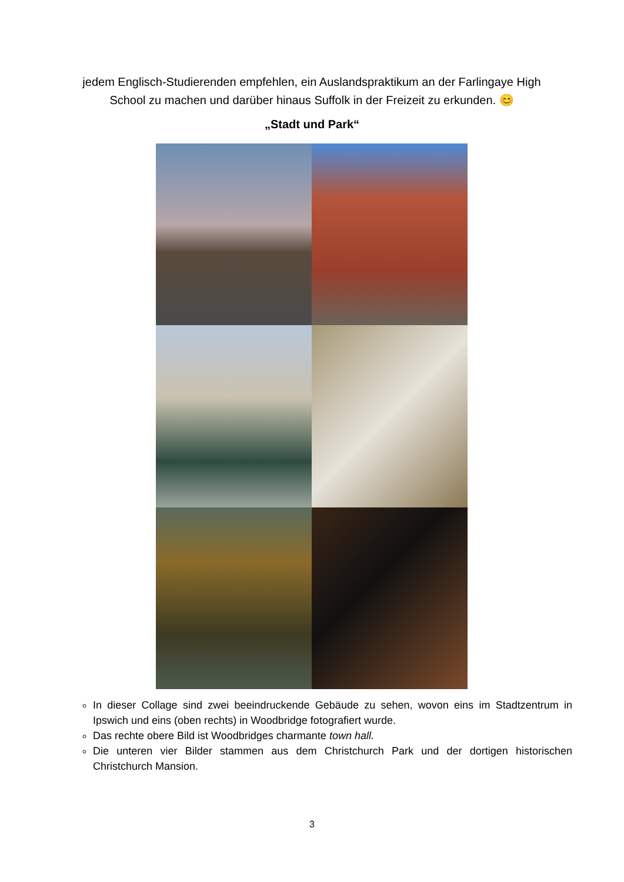jedem Englisch-Studierenden empfehlen, ein Auslandspraktikum an der Farlingaye High School zu machen und darüber hinaus Suffolk in der Freizeit zu erkunden. 😊
„Stadt und Park“
In dieser Collage sind zwei beeindruckende Gebäude zu sehen, wovon eins im Stadtzentrum in Ipswich und eins (oben rechts) in Woodbridge fotografiert wurde.
Das rechte obere Bild ist Woodbridges charmante town hall.
Die unteren vier Bilder stammen aus dem Christchurch Park und der dortigen historischen Christchurch Mansion.
3